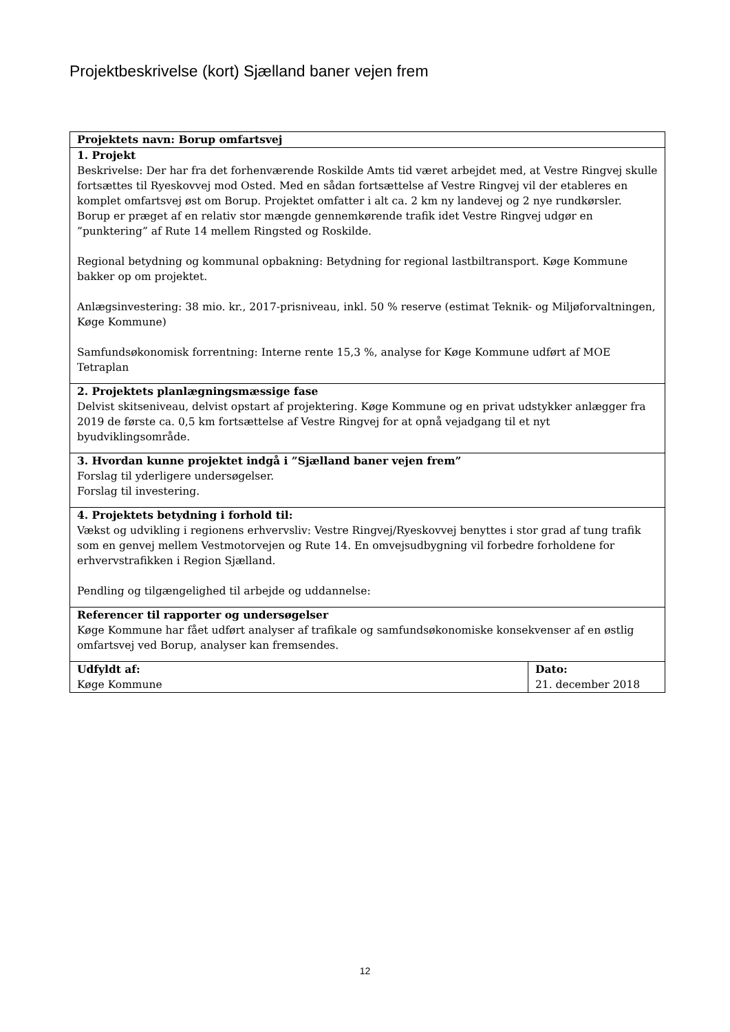Projektbeskrivelse (kort) Sjælland baner vejen frem
| Projektets navn: Borup omfartsvej | |
| 1. Projekt Beskrivelse: Der har fra det forhenværende Roskilde Amts tid været arbejdet med, at Vestre Ringvej skulle fortsættes til Ryeskovvej mod Osted. Med en sådan fortsættelse af Vestre Ringvej vil der etableres en komplet omfartsvej øst om Borup. Projektet omfatter i alt ca. 2 km ny landevej og 2 nye rundkørsler. Borup er præget af en relativ stor mængde gennemkørende trafik idet Vestre Ringvej udgør en ”punktering” af Rute 14 mellem Ringsted og Roskilde. Regional betydning og kommunal opbakning: Betydning for regional lastbiltransport. Køge Kommune bakker op om projektet. Anlægsinvestering: 38 mio. kr., 2017-prisniveau, inkl. 50 % reserve (estimat Teknik- og Miljøforvaltningen, Køge Kommune) Samfundsøkonomisk forrentning: Interne rente 15,3 %, analyse for Køge Kommune udført af MOE Tetraplan | |
| 2. Projektets planlægningsmæssige fase Delvist skitseniveau, delvist opstart af projektering. Køge Kommune og en privat udstykker anlægger fra 2019 de første ca. 0,5 km fortsættelse af Vestre Ringvej for at opnå vejadgang til et nyt byudviklingsområde. | |
| 3. Hvordan kunne projektet indgå i ”Sjælland baner vejen frem” Forslag til yderligere undersøgelser. Forslag til investering. | |
| 4. Projektets betydning i forhold til: Vækst og udvikling i regionens erhvervsliv: Vestre Ringvej/Ryeskovvej benyttes i stor grad af tung trafik som en genvej mellem Vestmotorvejen og Rute 14. En omvejsudbygning vil forbedre forholdene for erhvervstrafikken i Region Sjælland. Pendling og tilgængelighed til arbejde og uddannelse: | |
| Referencer til rapporter og undersøgelser Køge Kommune har fået udført analyser af trafikale og samfundsøkonomiske konsekvenser af en østlig omfartsvej ved Borup, analyser kan fremsendes. | |
| Udfyldt af: Køge Kommune | Dato: 21. december 2018 |
12